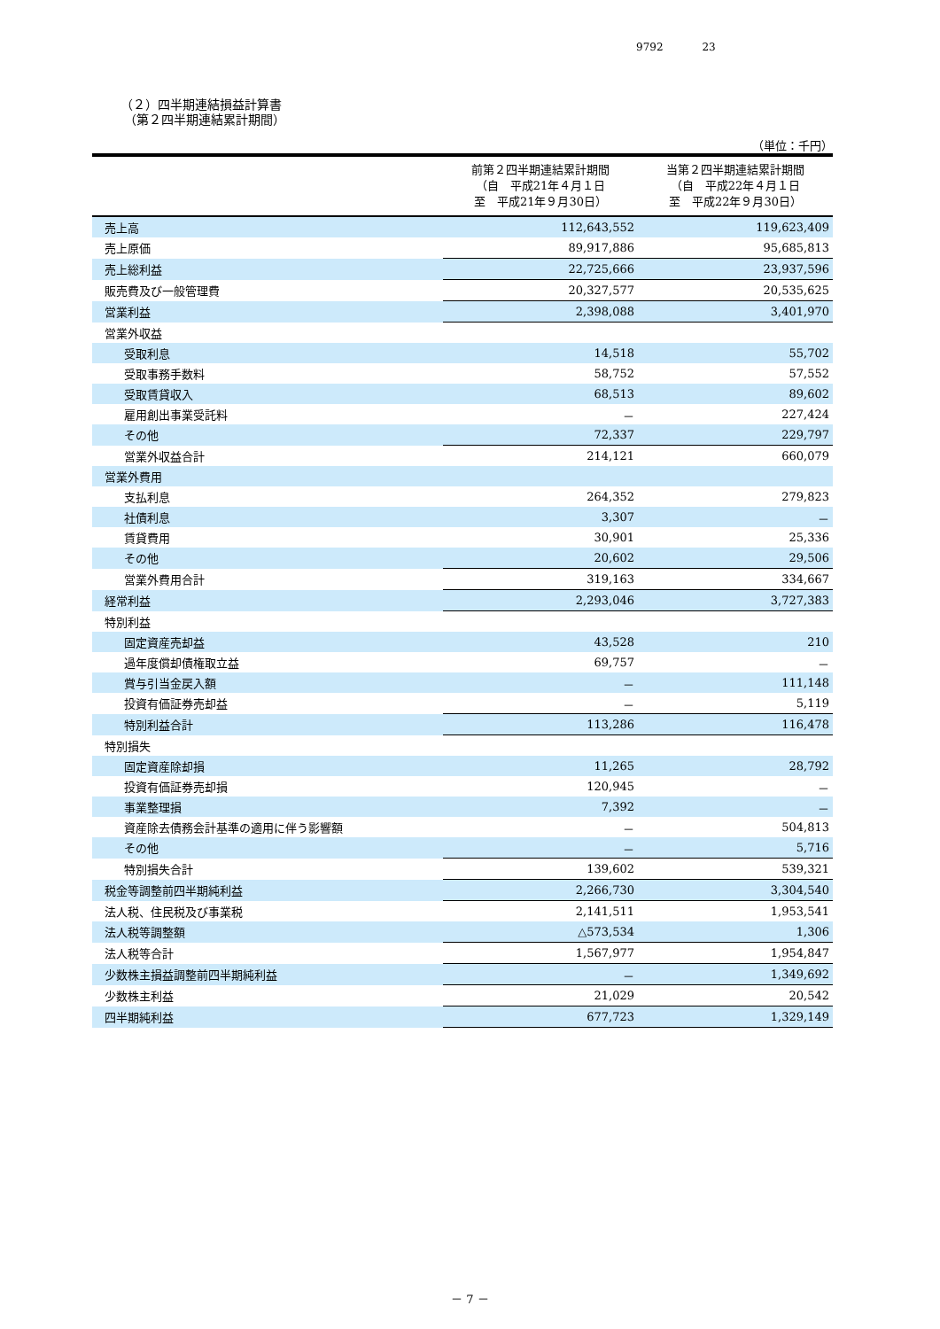9792 23
（２）四半期連結損益計算書
（第２四半期連結累計期間）
（単位：千円）
| | 前第２四半期連結累計期間 （自 平成21年４月１日 至 平成21年９月30日） | 当第２四半期連結累計期間 （自 平成22年４月１日 至 平成22年９月30日） |
| --- | --- | --- |
| 売上高 | 112,643,552 | 119,623,409 |
| 売上原価 | 89,917,886 | 95,685,813 |
| 売上総利益 | 22,725,666 | 23,937,596 |
| 販売費及び一般管理費 | 20,327,577 | 20,535,625 |
| 営業利益 | 2,398,088 | 3,401,970 |
| 営業外収益 | | |
| 受取利息 | 14,518 | 55,702 |
| 受取事務手数料 | 58,752 | 57,552 |
| 受取賃貸収入 | 68,513 | 89,602 |
| 雇用創出事業受託料 | － | 227,424 |
| その他 | 72,337 | 229,797 |
| 営業外収益合計 | 214,121 | 660,079 |
| 営業外費用 | | |
| 支払利息 | 264,352 | 279,823 |
| 社債利息 | 3,307 | － |
| 賃貸費用 | 30,901 | 25,336 |
| その他 | 20,602 | 29,506 |
| 営業外費用合計 | 319,163 | 334,667 |
| 経常利益 | 2,293,046 | 3,727,383 |
| 特別利益 | | |
| 固定資産売却益 | 43,528 | 210 |
| 過年度償却債権取立益 | 69,757 | － |
| 賞与引当金戻入額 | － | 111,148 |
| 投資有価証券売却益 | － | 5,119 |
| 特別利益合計 | 113,286 | 116,478 |
| 特別損失 | | |
| 固定資産除却損 | 11,265 | 28,792 |
| 投資有価証券売却損 | 120,945 | － |
| 事業整理損 | 7,392 | － |
| 資産除去債務会計基準の適用に伴う影響額 | － | 504,813 |
| その他 | － | 5,716 |
| 特別損失合計 | 139,602 | 539,321 |
| 税金等調整前四半期純利益 | 2,266,730 | 3,304,540 |
| 法人税、住民税及び事業税 | 2,141,511 | 1,953,541 |
| 法人税等調整額 | △573,534 | 1,306 |
| 法人税等合計 | 1,567,977 | 1,954,847 |
| 少数株主損益調整前四半期純利益 | － | 1,349,692 |
| 少数株主利益 | 21,029 | 20,542 |
| 四半期純利益 | 677,723 | 1,329,149 |
－ 7 －